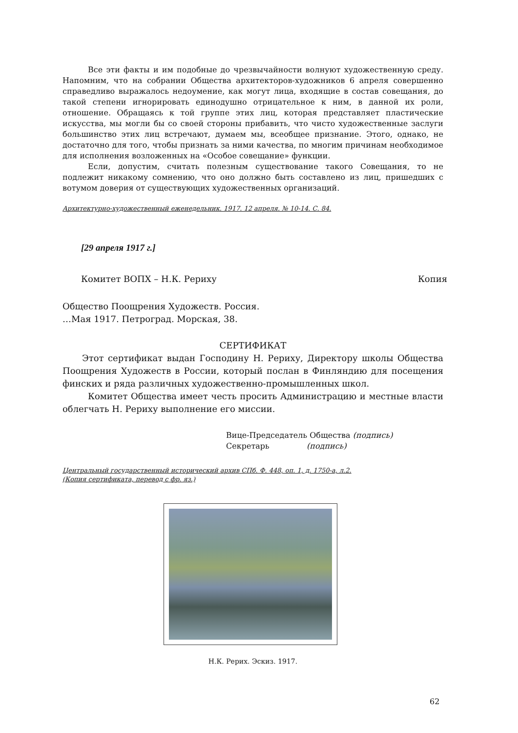Все эти факты и им подобные до чрезвычайности волнуют художественную среду. Напомним, что на собрании Общества архитекторов-художников 6 апреля совершенно справедливо выражалось недоумение, как могут лица, входящие в состав совещания, до такой степени игнорировать единодушно отрицательное к ним, в данной их роли, отношение. Обращаясь к той группе этих лиц, которая представляет пластические искусства, мы могли бы со своей стороны прибавить, что чисто художественные заслуги большинство этих лиц встречают, думаем мы, всеобщее признание. Этого, однако, не достаточно для того, чтобы признать за ними качества, по многим причинам необходимое для исполнения возложенных на «Особое совещание» функции.
Если, допустим, считать полезным существование такого Совещания, то не подлежит никакому сомнению, что оно должно быть составлено из лиц, пришедших с вотумом доверия от существующих художественных организаций.
Архитектурно-художественный еженедельник. 1917. 12 апреля. № 10-14. С. 84.
[29 апреля 1917 г.]
Комитет ВОПХ – Н.К. Рериху Копия
Общество Поощрения Художеств. Россия.
…Мая 1917. Петроград. Морская, 38.
СЕРТИФИКАТ
Этот сертификат выдан Господину Н. Рериху, Директору школы Общества Поощрения Художеств в России, который послан в Финляндию для посещения финских и ряда различных художественно-промышленных школ.
Комитет Общества имеет честь просить Администрацию и местные власти облегчать Н. Рериху выполнение его миссии.
Вице-Председатель Общества (подпись)
Секретарь (подпись)
Центральный государственный исторический архив СПб. Ф. 448, оп. 1, д. 1750-а, л.2.
(Копия сертификата, перевод с фр. яз.)
Н.К. Рерих. Эскиз. 1917.
62